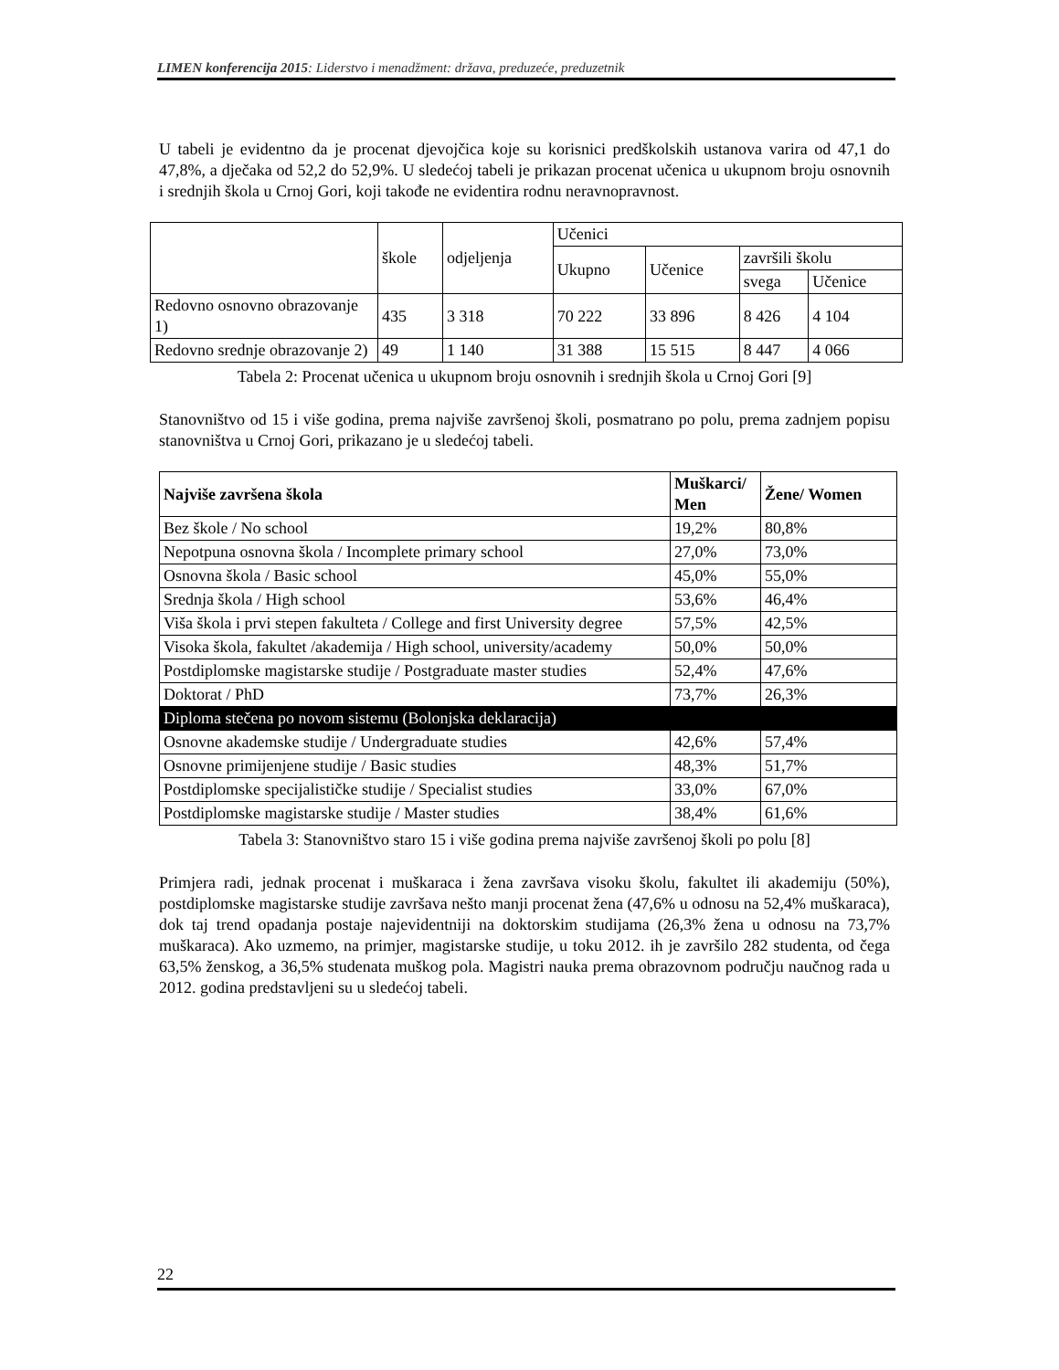LIMEN konferencija 2015: Liderstvo i menadžment: država, preduzeće, preduzetnik
U tabeli je evidentno da je procenat djevojčica koje su korisnici predškolskih ustanova varira od 47,1 do 47,8%, a dječaka od 52,2 do 52,9%. U sledećoj tabeli je prikazan procenat učenica u ukupnom broju osnovnih i srednjih škola u Crnoj Gori, koji takođe ne evidentira rodnu neravnopravnost.
| | škole | odjeljenja | Učenici | | | |
| --- | --- | --- | --- | --- | --- | --- |
| | | | Ukupno | Učenice | završili školu | |
| | | | | | svega | Učenice |
| Redovno osnovno obrazovanje 1) | 435 | 3 318 | 70 222 | 33 896 | 8 426 | 4 104 |
| Redovno srednje obrazovanje 2) | 49 | 1 140 | 31 388 | 15 515 | 8 447 | 4 066 |
Tabela 2: Procenat učenica u ukupnom broju osnovnih i srednjih škola u Crnoj Gori [9]
Stanovništvo od 15 i više godina, prema najviše završenoj školi, posmatrano po polu, prema zadnjem popisu stanovništva u Crnoj Gori, prikazano je u sledećoj tabeli.
| Najviše završena škola | Muškarci/ Men | Žene/ Women |
| --- | --- | --- |
| Bez škole / No school | 19,2% | 80,8% |
| Nepotpuna osnovna škola / Incomplete primary school | 27,0% | 73,0% |
| Osnovna škola / Basic school | 45,0% | 55,0% |
| Srednja škola / High school | 53,6% | 46,4% |
| Viša škola i prvi stepen fakulteta / College and first University degree | 57,5% | 42,5% |
| Visoka škola, fakultet /akademija / High school, university/academy | 50,0% | 50,0% |
| Postdiplomske magistarske studije / Postgraduate master studies | 52,4% | 47,6% |
| Doktorat / PhD | 73,7% | 26,3% |
| Diploma stečena po novom sistemu (Bolonjska deklaracija) | | |
| Osnovne akademske studije / Undergraduate studies | 42,6% | 57,4% |
| Osnovne primijenjene studije / Basic studies | 48,3% | 51,7% |
| Postdiplomske specijalističke studije / Specialist studies | 33,0% | 67,0% |
| Postdiplomske magistarske studije / Master studies | 38,4% | 61,6% |
Tabela 3: Stanovništvo staro 15 i više godina prema najviše završenoj školi po polu [8]
Primjera radi, jednak procenat i muškaraca i žena završava visoku školu, fakultet ili akademiju (50%), postdiplomske magistarske studije završava nešto manji procenat žena (47,6% u odnosu na 52,4% muškaraca), dok taj trend opadanja postaje najevidentniji na doktorskim studijama (26,3% žena u odnosu na 73,7% muškaraca). Ako uzmemo, na primjer, magistarske studije, u toku 2012. ih je završilo 282 studenta, od čega 63,5% ženskog, a 36,5% studenata muškog pola. Magistri nauka prema obrazovnom području naučnog rada u 2012. godina predstavljeni su u sledećoj tabeli.
22